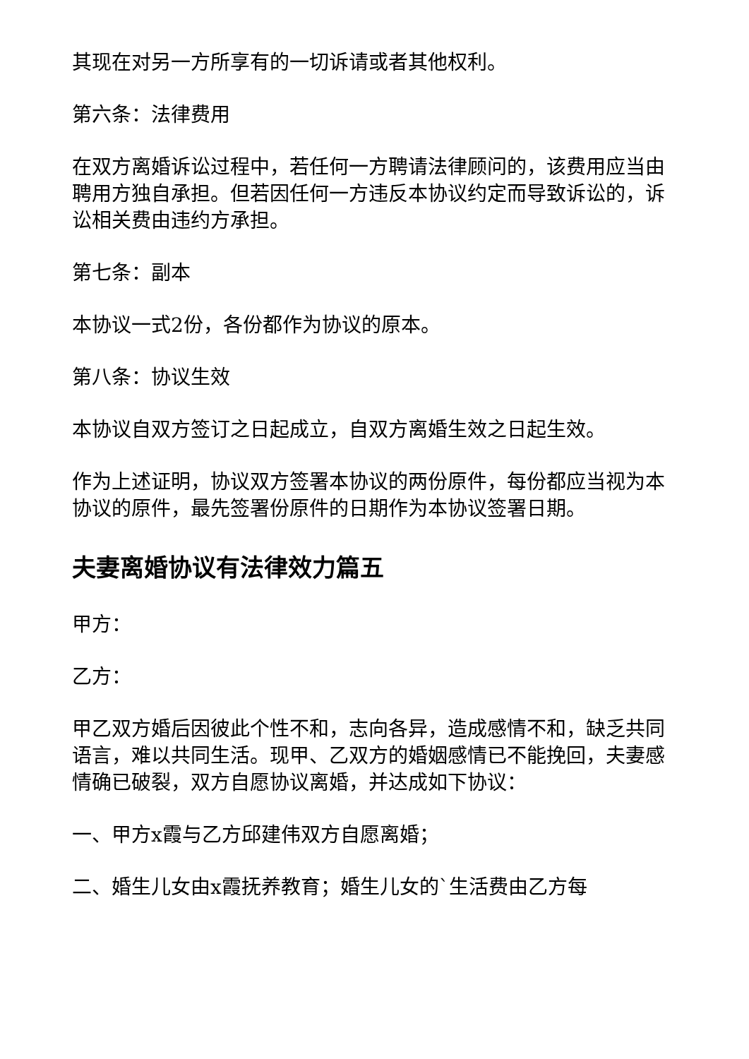其现在对另一方所享有的一切诉请或者其他权利。
第六条：法律费用
在双方离婚诉讼过程中，若任何一方聘请法律顾问的，该费用应当由聘用方独自承担。但若因任何一方违反本协议约定而导致诉讼的，诉讼相关费由违约方承担。
第七条：副本
本协议一式2份，各份都作为协议的原本。
第八条：协议生效
本协议自双方签订之日起成立，自双方离婚生效之日起生效。
作为上述证明，协议双方签署本协议的两份原件，每份都应当视为本协议的原件，最先签署份原件的日期作为本协议签署日期。
夫妻离婚协议有法律效力篇五
甲方：
乙方：
甲乙双方婚后因彼此个性不和，志向各异，造成感情不和，缺乏共同语言，难以共同生活。现甲、乙双方的婚姻感情已不能挽回，夫妻感情确已破裂，双方自愿协议离婚，并达成如下协议：
一、甲方x霞与乙方邱建伟双方自愿离婚；
二、婚生儿女由x霞抚养教育；婚生儿女的`生活费由乙方每